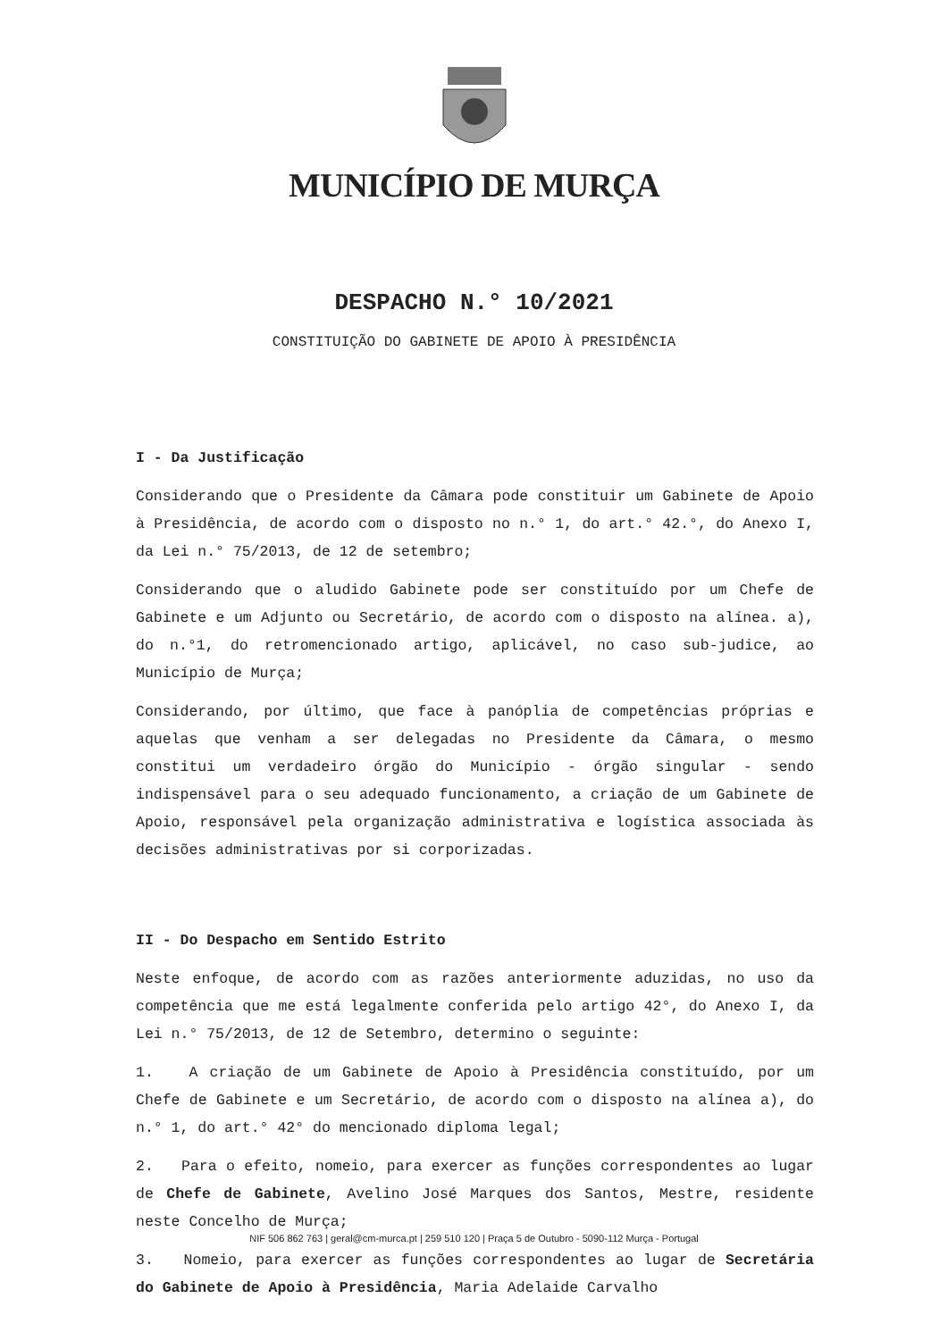MUNICÍPIO DE MURÇA
DESPACHO N.° 10/2021
CONSTITUIÇÃO DO GABINETE DE APOIO À PRESIDÊNCIA
I - Da Justificação
Considerando que o Presidente da Câmara pode constituir um Gabinete de Apoio à Presidência, de acordo com o disposto no n.° 1, do art.° 42.°, do Anexo I, da Lei n.° 75/2013, de 12 de setembro;
Considerando que o aludido Gabinete pode ser constituído por um Chefe de Gabinete e um Adjunto ou Secretário, de acordo com o disposto na alínea. a), do n.°1, do retromencionado artigo, aplicável, no caso sub-judice, ao Município de Murça;
Considerando, por último, que face à panóplia de competências próprias e aquelas que venham a ser delegadas no Presidente da Câmara, o mesmo constitui um verdadeiro órgão do Município - órgão singular - sendo indispensável para o seu adequado funcionamento, a criação de um Gabinete de Apoio, responsável pela organização administrativa e logística associada às decisões administrativas por si corporizadas.
II - Do Despacho em Sentido Estrito
Neste enfoque, de acordo com as razões anteriormente aduzidas, no uso da competência que me está legalmente conferida pelo artigo 42°, do Anexo I, da Lei n.° 75/2013, de 12 de Setembro, determino o seguinte:
1. A criação de um Gabinete de Apoio à Presidência constituído, por um Chefe de Gabinete e um Secretário, de acordo com o disposto na alínea a), do n.° 1, do art.° 42° do mencionado diploma legal;
2. Para o efeito, nomeio, para exercer as funções correspondentes ao lugar de Chefe de Gabinete, Avelino José Marques dos Santos, Mestre, residente neste Concelho de Murça;
3. Nomeio, para exercer as funções correspondentes ao lugar de Secretária do Gabinete de Apoio à Presidência, Maria Adelaide Carvalho
NIF 506 862 763 | geral@cm-murca.pt | 259 510 120 | Praça 5 de Outubro - 5090-112 Murça - Portugal